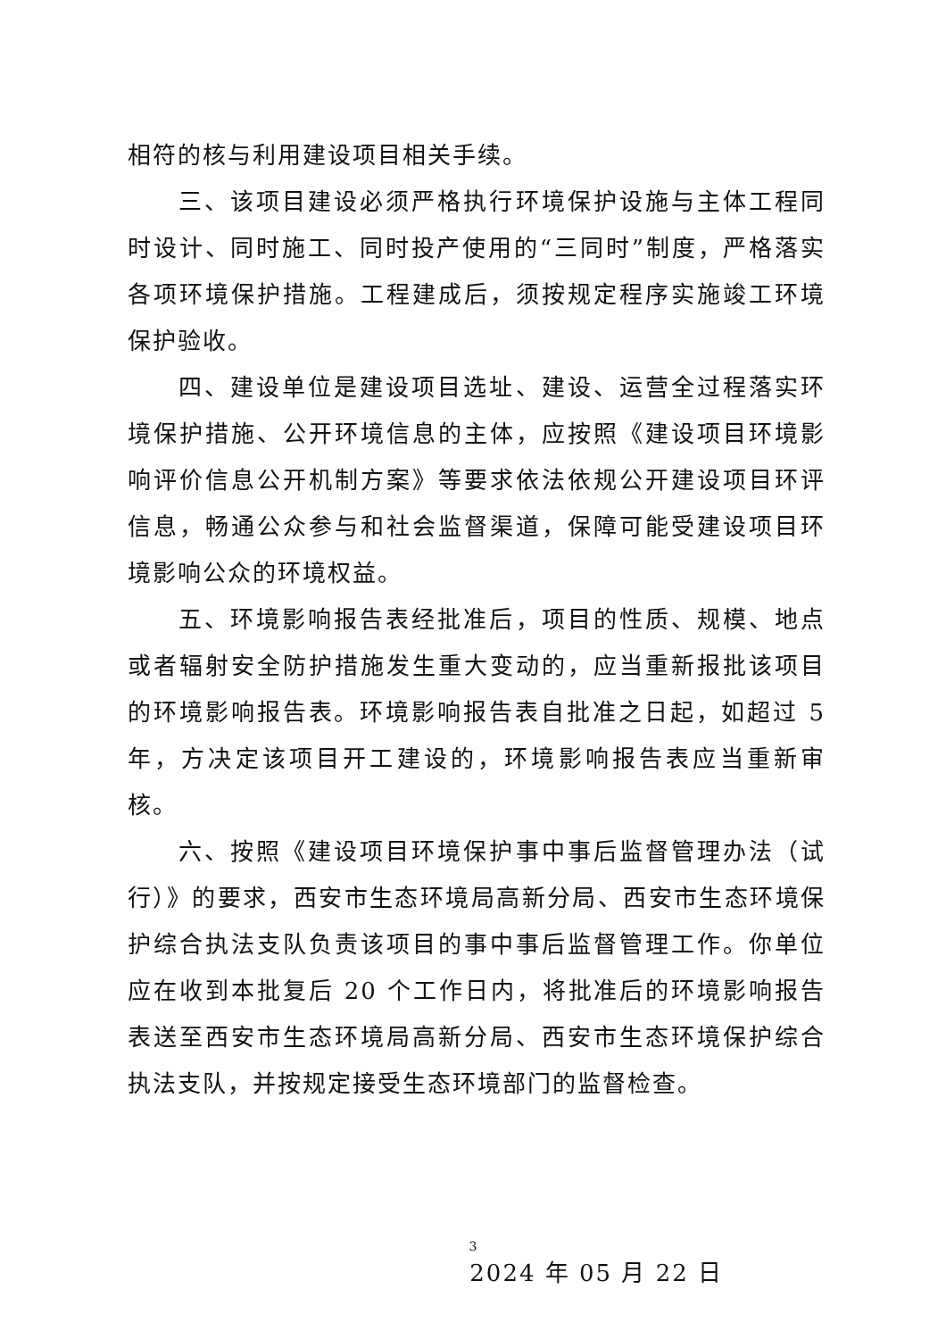相符的核与利用建设项目相关手续。
三、该项目建设必须严格执行环境保护设施与主体工程同时设计、同时施工、同时投产使用的“三同时”制度，严格落实各项环境保护措施。工程建成后，须按规定程序实施竣工环境保护验收。
四、建设单位是建设项目选址、建设、运营全过程落实环境保护措施、公开环境信息的主体，应按照《建设项目环境影响评价信息公开机制方案》等要求依法依规公开建设项目环评信息，畅通公众参与和社会监督渠道，保障可能受建设项目环境影响公众的环境权益。
五、环境影响报告表经批准后，项目的性质、规模、地点或者辐射安全防护措施发生重大变动的，应当重新报批该项目的环境影响报告表。环境影响报告表自批准之日起，如超过 5 年，方决定该项目开工建设的，环境影响报告表应当重新审核。
六、按照《建设项目环境保护事中事后监督管理办法（试行）》的要求，西安市生态环境局高新分局、西安市生态环境保护综合执法支队负责该项目的事中事后监督管理工作。你单位应在收到本批复后 20 个工作日内，将批准后的环境影响报告表送至西安市生态环境局高新分局、西安市生态环境保护综合执法支队，并按规定接受生态环境部门的监督检查。
2024 年 05 月 22 日
3